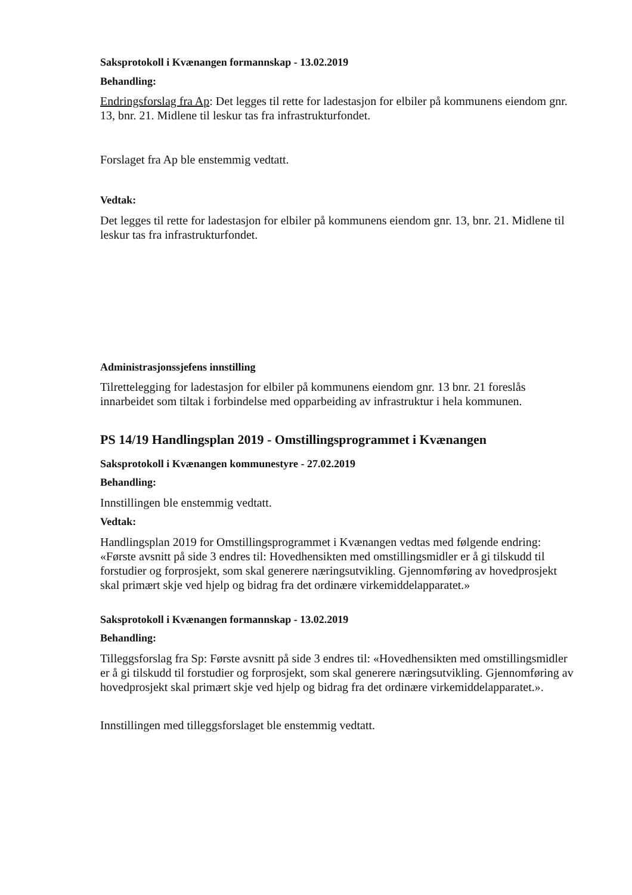Saksprotokoll i Kvænangen formannskap - 13.02.2019
Behandling:
Endringsforslag fra Ap: Det legges til rette for ladestasjon for elbiler på kommunens eiendom gnr. 13, bnr. 21. Midlene til leskur tas fra infrastrukturfondet.
Forslaget fra Ap ble enstemmig vedtatt.
Vedtak:
Det legges til rette for ladestasjon for elbiler på kommunens eiendom gnr. 13, bnr. 21. Midlene til leskur tas fra infrastrukturfondet.
Administrasjonssjefens innstilling
Tilrettelegging for ladestasjon for elbiler på kommunens eiendom gnr. 13 bnr. 21 foreslås innarbeidet som tiltak i forbindelse med opparbeiding av infrastruktur i hela kommunen.
PS 14/19 Handlingsplan 2019 - Omstillingsprogrammet i Kvænangen
Saksprotokoll i Kvænangen kommunestyre - 27.02.2019
Behandling:
Innstillingen ble enstemmig vedtatt.
Vedtak:
Handlingsplan 2019 for Omstillingsprogrammet i Kvænangen vedtas med følgende endring:
«Første avsnitt på side 3 endres til: Hovedhensikten med omstillingsmidler er å gi tilskudd til forstudier og forprosjekt, som skal generere næringsutvikling. Gjennomføring av hovedprosjekt skal primært skje ved hjelp og bidrag fra det ordinære virkemiddelapparatet.»
Saksprotokoll i Kvænangen formannskap - 13.02.2019
Behandling:
Tilleggsforslag fra Sp: Første avsnitt på side 3 endres til: «Hovedhensikten med omstillingsmidler er å gi tilskudd til forstudier og forprosjekt, som skal generere næringsutvikling. Gjennomføring av hovedprosjekt skal primært skje ved hjelp og bidrag fra det ordinære virkemiddelapparatet.».
Innstillingen med tilleggsforslaget ble enstemmig vedtatt.